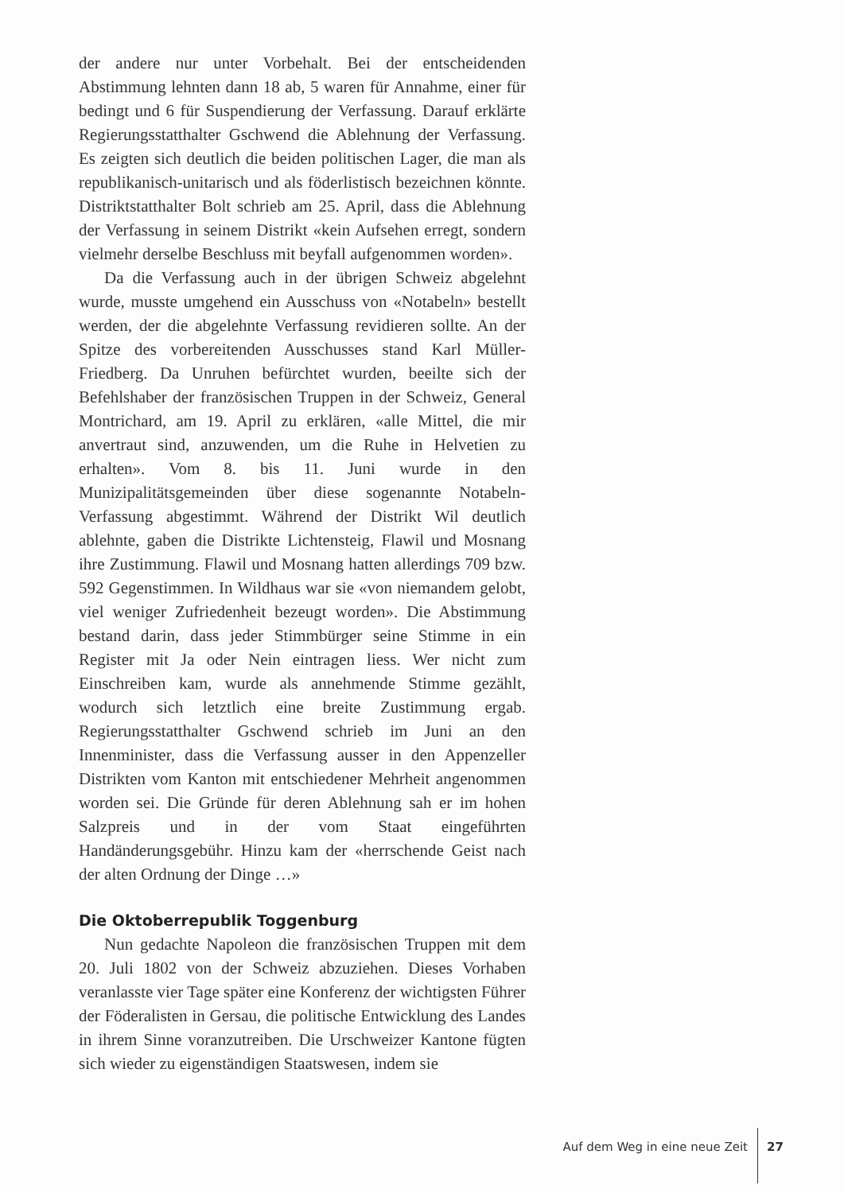der andere nur unter Vorbehalt. Bei der entscheidenden Abstimmung lehnten dann 18 ab, 5 waren für Annahme, einer für bedingt und 6 für Suspendierung der Verfassung. Darauf erklärte Regierungsstatthalter Gschwend die Ablehnung der Verfassung. Es zeigten sich deutlich die beiden politischen Lager, die man als republikanisch-unitarisch und als föderlistisch bezeichnen könnte. Distriktstatthalter Bolt schrieb am 25. April, dass die Ablehnung der Verfassung in seinem Distrikt «kein Aufsehen erregt, sondern vielmehr derselbe Beschluss mit beyfall aufgenommen worden».
Da die Verfassung auch in der übrigen Schweiz abgelehnt wurde, musste umgehend ein Ausschuss von «Notabeln» bestellt werden, der die abgelehnte Verfassung revidieren sollte. An der Spitze des vorbereitenden Ausschusses stand Karl Müller-Friedberg. Da Unruhen befürchtet wurden, beeilte sich der Befehlshaber der französischen Truppen in der Schweiz, General Montrichard, am 19. April zu erklären, «alle Mittel, die mir anvertraut sind, anzuwenden, um die Ruhe in Helvetien zu erhalten». Vom 8. bis 11. Juni wurde in den Munizipalitätsgemeinden über diese sogenannte Notabeln-Verfassung abgestimmt. Während der Distrikt Wil deutlich ablehnte, gaben die Distrikte Lichtensteig, Flawil und Mosnang ihre Zustimmung. Flawil und Mosnang hatten allerdings 709 bzw. 592 Gegenstimmen. In Wildhaus war sie «von niemandem gelobt, viel weniger Zufriedenheit bezeugt worden». Die Abstimmung bestand darin, dass jeder Stimmbürger seine Stimme in ein Register mit Ja oder Nein eintragen liess. Wer nicht zum Einschreiben kam, wurde als annehmende Stimme gezählt, wodurch sich letztlich eine breite Zustimmung ergab. Regierungsstatthalter Gschwend schrieb im Juni an den Innenminister, dass die Verfassung ausser in den Appenzeller Distrikten vom Kanton mit entschiedener Mehrheit angenommen worden sei. Die Gründe für deren Ablehnung sah er im hohen Salzpreis und in der vom Staat eingeführten Handänderungsgebühr. Hinzu kam der «herrschende Geist nach der alten Ordnung der Dinge …»
Die Oktoberrepublik Toggenburg
Nun gedachte Napoleon die französischen Truppen mit dem 20. Juli 1802 von der Schweiz abzuziehen. Dieses Vorhaben veranlasste vier Tage später eine Konferenz der wichtigsten Führer der Föderalisten in Gersau, die politische Entwicklung des Landes in ihrem Sinne voranzutreiben. Die Urschweizer Kantone fügten sich wieder zu eigenständigen Staatswesen, indem sie
Auf dem Weg in eine neue Zeit 27